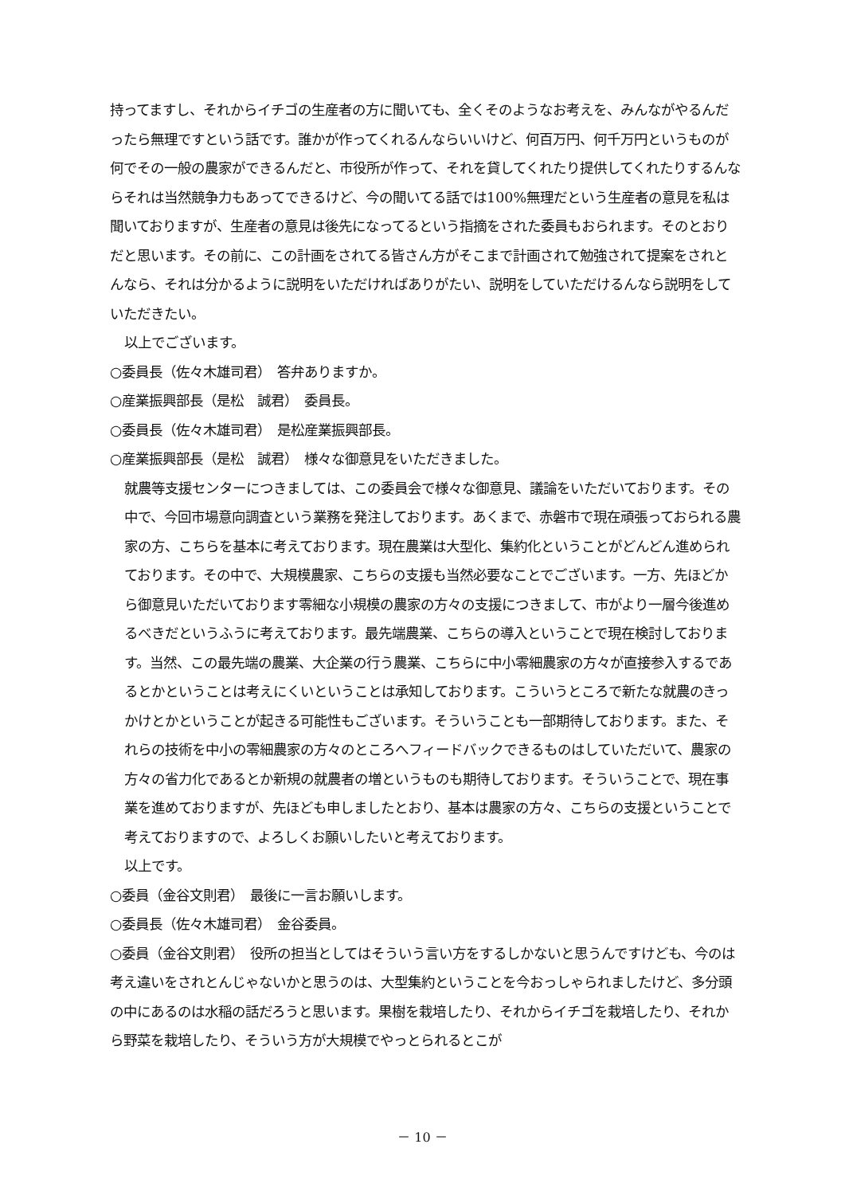持ってますし、それからイチゴの生産者の方に聞いても、全くそのようなお考えを、みんながやるんだったら無理ですという話です。誰かが作ってくれるんならいいけど、何百万円、何千万円というものが何でその一般の農家ができるんだと、市役所が作って、それを貸してくれたり提供してくれたりするんならそれは当然競争力もあってできるけど、今の聞いてる話では100%無理だという生産者の意見を私は聞いておりますが、生産者の意見は後先になってるという指摘をされた委員もおられます。そのとおりだと思います。その前に、この計画をされてる皆さん方がそこまで計画されて勉強されて提案をされとんなら、それは分かるように説明をいただければありがたい、説明をしていただけるんなら説明をしていただきたい。
以上でございます。
○委員長（佐々木雄司君）　答弁ありますか。
○産業振興部長（是松　誠君）　委員長。
○委員長（佐々木雄司君）　是松産業振興部長。
○産業振興部長（是松　誠君）　様々な御意見をいただきました。
就農等支援センターにつきましては、この委員会で様々な御意見、議論をいただいております。その中で、今回市場意向調査という業務を発注しております。あくまで、赤磐市で現在頑張っておられる農家の方、こちらを基本に考えております。現在農業は大型化、集約化ということがどんどん進められております。その中で、大規模農家、こちらの支援も当然必要なことでございます。一方、先ほどから御意見いただいております零細な小規模の農家の方々の支援につきまして、市がより一層今後進めるべきだというふうに考えております。最先端農業、こちらの導入ということで現在検討しております。当然、この最先端の農業、大企業の行う農業、こちらに中小零細農家の方々が直接参入するであるとかということは考えにくいということは承知しております。こういうところで新たな就農のきっかけとかということが起きる可能性もございます。そういうことも一部期待しております。また、それらの技術を中小の零細農家の方々のところへフィードバックできるものはしていただいて、農家の方々の省力化であるとか新規の就農者の増というものも期待しております。そういうことで、現在事業を進めておりますが、先ほども申しましたとおり、基本は農家の方々、こちらの支援ということで考えておりますので、よろしくお願いしたいと考えております。
以上です。
○委員（金谷文則君）　最後に一言お願いします。
○委員長（佐々木雄司君）　金谷委員。
○委員（金谷文則君）　役所の担当としてはそういう言い方をするしかないと思うんですけども、今のは考え違いをされとんじゃないかと思うのは、大型集約ということを今おっしゃられましたけど、多分頭の中にあるのは水稲の話だろうと思います。果樹を栽培したり、それからイチゴを栽培したり、それから野菜を栽培したり、そういう方が大規模でやっとられるとこが
－ 10 －